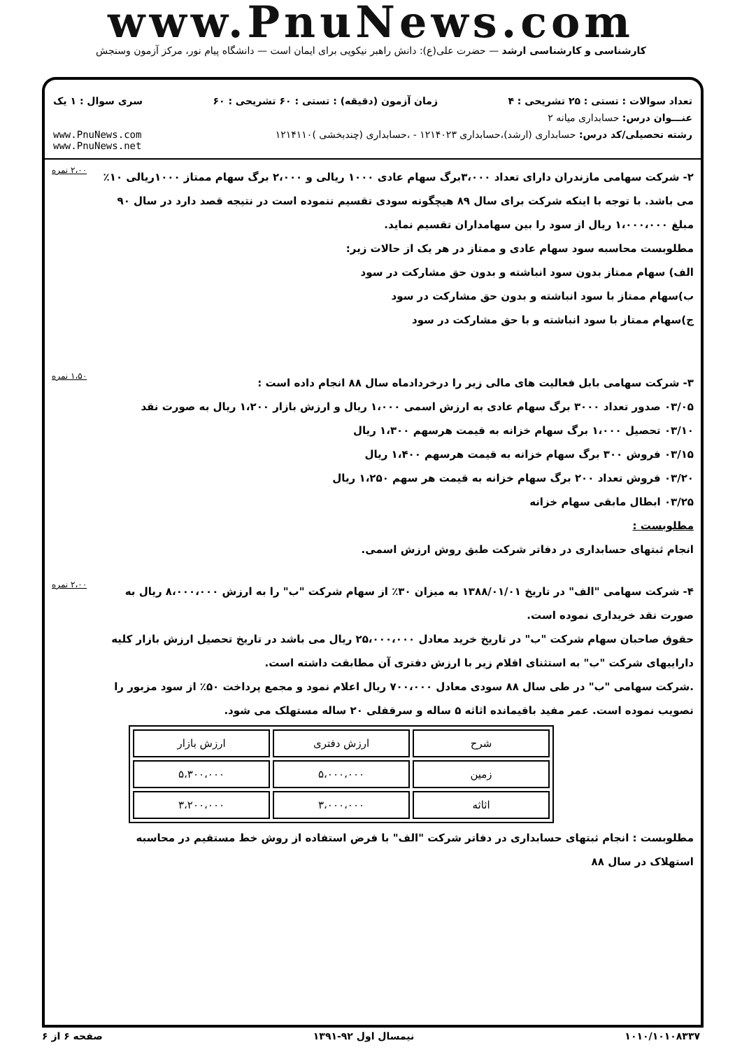www.PnuNews.com
کارشناسی و کارشناسی ارشد — حضرت علی(ع): دانش راهبر نیکویی برای ایمان است — دانشگاه پیام نور، مرکز آزمون وسنجش
تعداد سوالات : تستی : ۲۵ تشریحی : ۴ زمان آزمون (دقیقه) : تستی : ۶۰ تشریحی : ۶۰ سری سوال : ۱ یک
عنـــوان درس: حسابداری میانه ۲
رشته تحصیلی/کد درس: حسابداری (ارشد)،حسابداری ۱۲۱۴۰۲۳ - ،حسابداری (چندبخشی )۱۲۱۴۱۱۰ www.PnuNews.com
www.PnuNews.net
۲- شرکت سهامی مازندران دارای تعداد ۳،۰۰۰برگ سهام عادی ۱۰۰۰ ریالی و ۲،۰۰۰ برگ سهام ممتاز ۱۰۰۰ریالی ۱۰٪ می باشد. با توجه با اینکه شرکت برای سال ۸۹ هیچگونه سودی تقسیم ننموده است در نتیجه قصد دارد در سال ۹۰ مبلغ ۱،۰۰۰،۰۰۰ ریال از سود را بین سهامداران تقسیم نماید.
مطلوبست محاسبه سود سهام عادی و ممتاز در هر یک از حالات زیر:
الف) سهام ممتاز بدون سود انباشته و بدون حق مشارکت در سود
ب)سهام ممتاز با سود انباشته و بدون حق مشارکت در سود
ج)سهام ممتاز با سود انباشته و با حق مشارکت در سود
۲،۰۰ نمره
۳- شرکت سهامی بابل فعالیت های مالی زیر را درخردادماه سال ۸۸ انجام داده است :
۰۳/۰۵ صدور تعداد ۳۰۰۰ برگ سهام عادی به ارزش اسمی ۱،۰۰۰ ریال و ارزش بازار ۱،۲۰۰ ریال به صورت نقد
۰۳/۱۰ تحصیل ۱،۰۰۰ برگ سهام خزانه به قیمت هرسهم ۱،۳۰۰ ریال
۰۳/۱۵ فروش ۳۰۰ برگ سهام خزانه به قیمت هرسهم ۱،۴۰۰ ریال
۰۳/۲۰ فروش تعداد ۲۰۰ برگ سهام خزانه به قیمت هر سهم ۱،۲۵۰ ریال
۰۳/۲۵ ابطال مابقی سهام خزانه
مطلوبست :
انجام ثبتهای حسابداری در دفاتر شرکت طبق روش ارزش اسمی.
۱،۵۰ نمره
۴- شرکت سهامی "الف" در تاریخ ۱۳۸۸/۰۱/۰۱ به میزان ۳۰٪ از سهام شرکت "ب" را به ارزش ۸،۰۰۰،۰۰۰ ریال به صورت نقد خریداری نموده است.
حقوق صاحبان سهام شرکت "ب" در تاریخ خرید معادل ۲۵،۰۰۰،۰۰۰ ریال می باشد در تاریخ تحصیل ارزش بازار کلیه داراییهای شرکت "ب" به استثنای اقلام زیر با ارزش دفتری آن مطابقت داشته است.
.شرکت سهامی "ب" در طی سال ۸۸ سودی معادل ۷۰۰،۰۰۰ ریال اعلام نمود و مجمع پرداخت ۵۰٪ از سود مزبور را تصویب نموده است. عمر مفید باقیمانده اثاثه ۵ ساله و سرقفلی ۲۰ ساله مستهلک می شود.
| شرح | ارزش دفتری | ارزش بازار |
| --- | --- | --- |
| زمین | ۵،۰۰۰،۰۰۰ | ۵،۳۰۰،۰۰۰ |
| اثاثه | ۳،۰۰۰،۰۰۰ | ۳،۲۰۰،۰۰۰ |
مطلوبست : انجام ثبتهای حسابداری در دفاتر شرکت "الف" با فرض استفاده از روش خط مستقیم در محاسبه استهلاک در سال ۸۸
۲،۰۰ نمره
۱۰۱۰/۱۰۱۰۸۳۳۷ نیمسال اول ۹۲-۱۳۹۱ صفحه ۶ از ۶